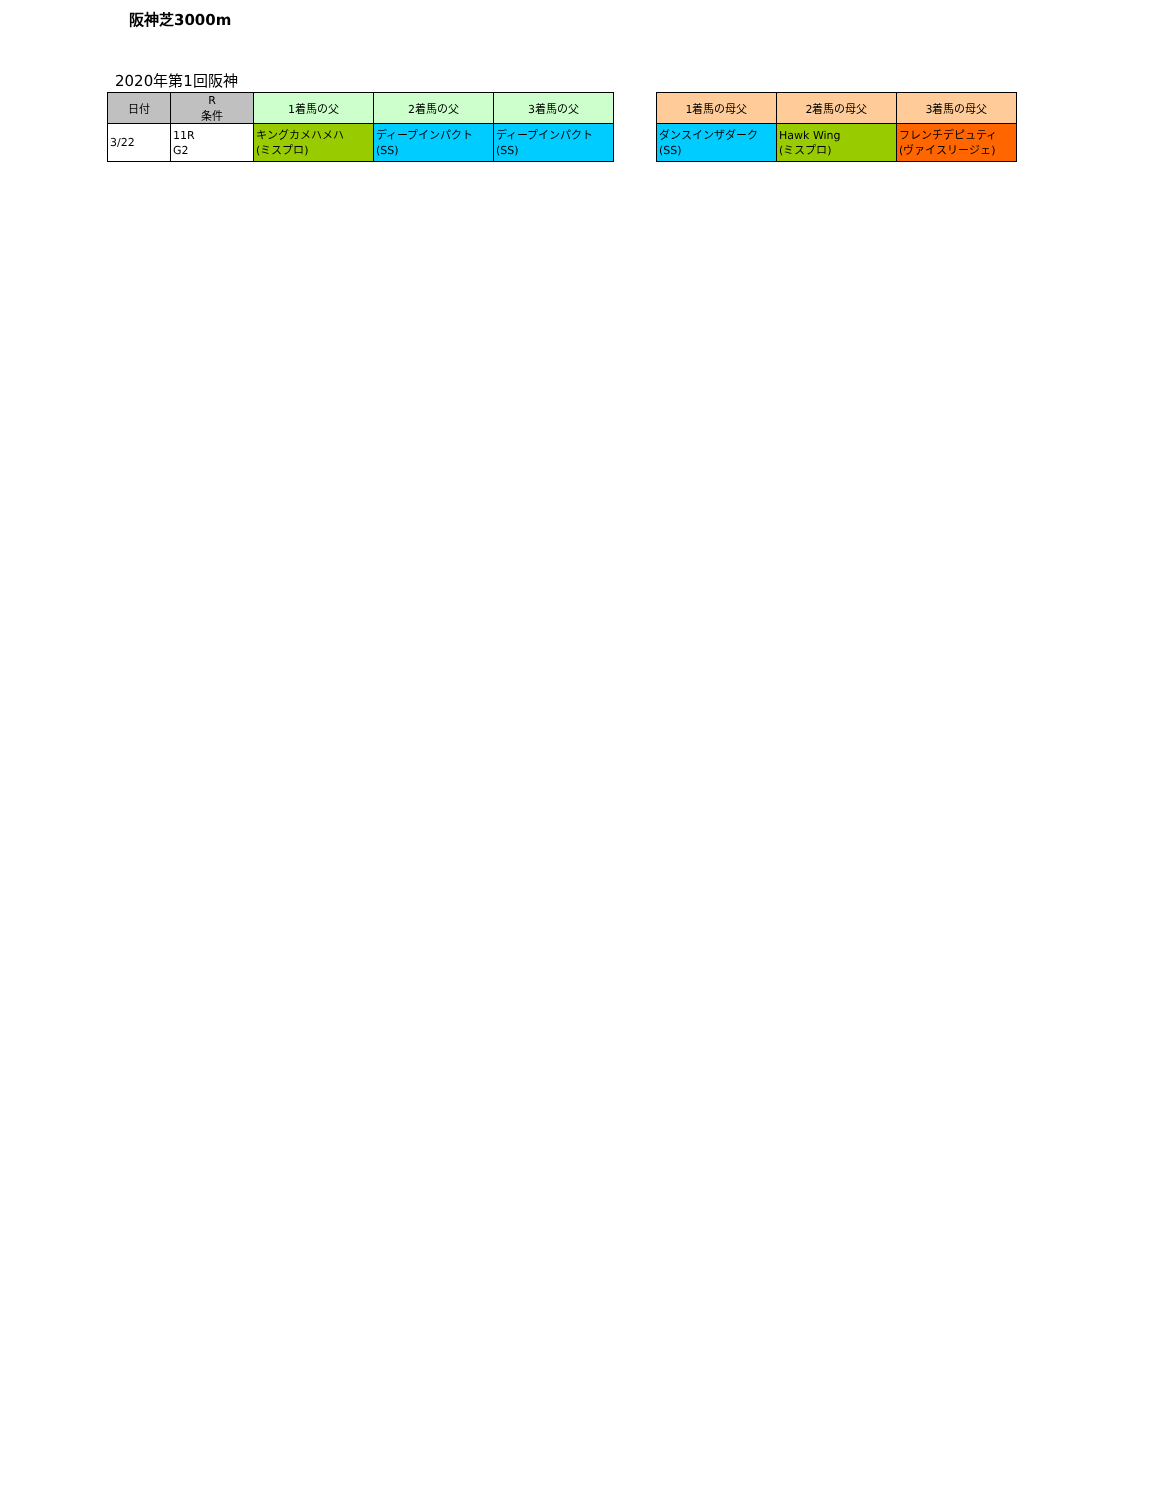阪神芝3000m
2020年第1回阪神
| 日付 | R 条件 | 1着馬の父 | 2着馬の父 | 3着馬の父 |
| --- | --- | --- | --- | --- |
| 3/22 | 11R G2 | キングカメハメハ (ミスプロ) | ディープインパクト (SS) | ディープインパクト (SS) |
| 1着馬の母父 | 2着馬の母父 | 3着馬の母父 |
| --- | --- | --- |
| ダンスインザダーク (SS) | Hawk Wing (ミスプロ) | フレンチデピュティ (ヴァイスリージェ) |